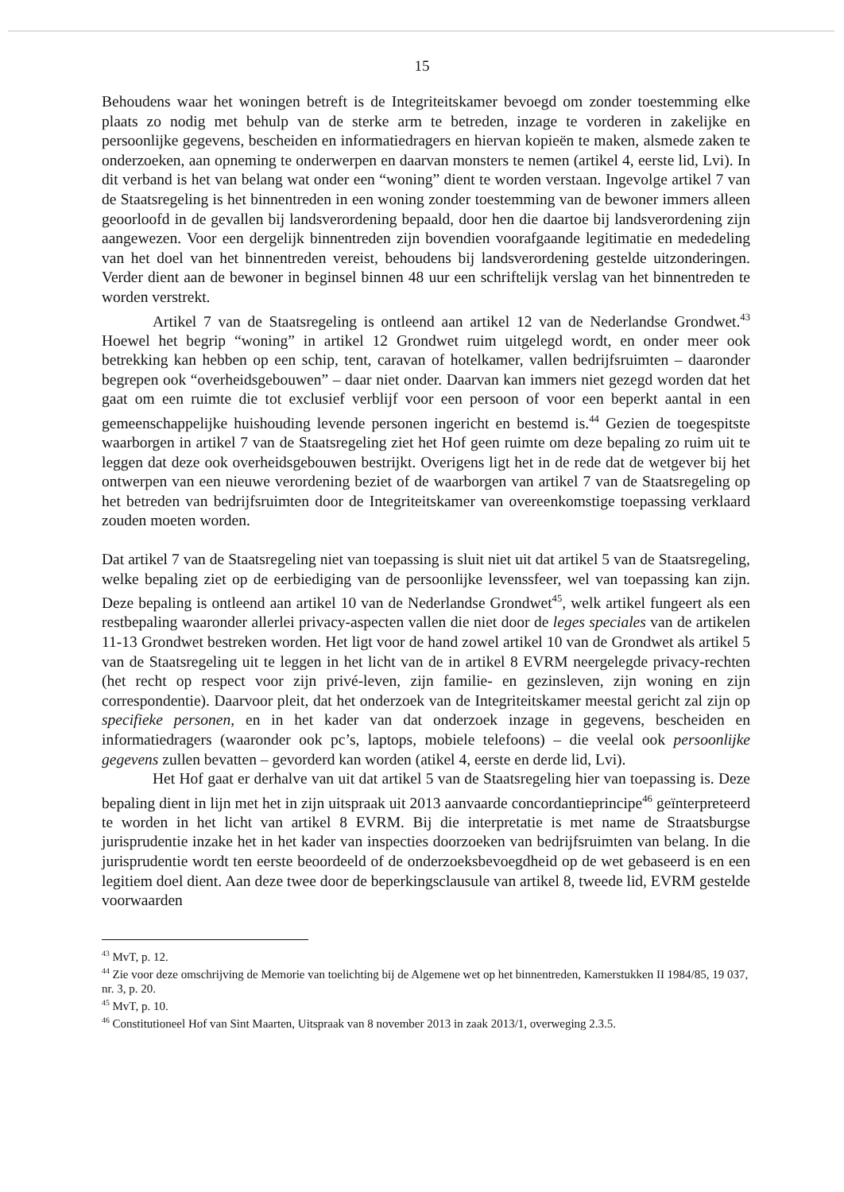15
Behoudens waar het woningen betreft is de Integriteitskamer bevoegd om zonder toestemming elke plaats zo nodig met behulp van de sterke arm te betreden, inzage te vorderen in zakelijke en persoonlijke gegevens, bescheiden en informatiedragers en hiervan kopieën te maken, alsmede zaken te onderzoeken, aan opneming te onderwerpen en daarvan monsters te nemen (artikel 4, eerste lid, Lvi). In dit verband is het van belang wat onder een “woning” dient te worden verstaan. Ingevolge artikel 7 van de Staatsregeling is het binnentreden in een woning zonder toestemming van de bewoner immers alleen geoorloofd in de gevallen bij landsverordening bepaald, door hen die daartoe bij landsverordening zijn aangewezen. Voor een dergelijk binnentreden zijn bovendien voorafgaande legitimatie en mededeling van het doel van het binnentreden vereist, behoudens bij landsverordening gestelde uitzonderingen. Verder dient aan de bewoner in beginsel binnen 48 uur een schriftelijk verslag van het binnentreden te worden verstrekt.
Artikel 7 van de Staatsregeling is ontleend aan artikel 12 van de Nederlandse Grondwet.<sup>43</sup> Hoewel het begrip “woning” in artikel 12 Grondwet ruim uitgelegd wordt, en onder meer ook betrekking kan hebben op een schip, tent, caravan of hotelkamer, vallen bedrijfsruimten – daaronder begrepen ook “overheidsgebouwen” – daar niet onder. Daarvan kan immers niet gezegd worden dat het gaat om een ruimte die tot exclusief verblijf voor een persoon of voor een beperkt aantal in een gemeenschappelijke huishouding levende personen ingericht en bestemd is.<sup>44</sup> Gezien de toegespitste waarborgen in artikel 7 van de Staatsregeling ziet het Hof geen ruimte om deze bepaling zo ruim uit te leggen dat deze ook overheidsgebouwen bestrijkt. Overigens ligt het in de rede dat de wetgever bij het ontwerpen van een nieuwe verordening beziet of de waarborgen van artikel 7 van de Staatsregeling op het betreden van bedrijfsruimten door de Integriteitskamer van overeenkomstige toepassing verklaard zouden moeten worden.
Dat artikel 7 van de Staatsregeling niet van toepassing is sluit niet uit dat artikel 5 van de Staatsregeling, welke bepaling ziet op de eerbiediging van de persoonlijke levenssfeer, wel van toepassing kan zijn. Deze bepaling is ontleend aan artikel 10 van de Nederlandse Grondwet<sup>45</sup>, welk artikel fungeert als een restbepaling waaronder allerlei privacy-aspecten vallen die niet door de leges speciales van de artikelen 11-13 Grondwet bestreken worden. Het ligt voor de hand zowel artikel 10 van de Grondwet als artikel 5 van de Staatsregeling uit te leggen in het licht van de in artikel 8 EVRM neergelegde privacy-rechten (het recht op respect voor zijn privé-leven, zijn familie- en gezinsleven, zijn woning en zijn correspondentie). Daarvoor pleit, dat het onderzoek van de Integriteitskamer meestal gericht zal zijn op specifieke personen, en in het kader van dat onderzoek inzage in gegevens, bescheiden en informatiedragers (waaronder ook pc’s, laptops, mobiele telefoons) – die veelal ook persoonlijke gegevens zullen bevatten – gevorderd kan worden (atikel 4, eerste en derde lid, Lvi).
Het Hof gaat er derhalve van uit dat artikel 5 van de Staatsregeling hier van toepassing is. Deze bepaling dient in lijn met het in zijn uitspraak uit 2013 aanvaarde concordantieprincipe<sup>46</sup> geïnterpreteerd te worden in het licht van artikel 8 EVRM. Bij die interpretatie is met name de Straatsburgse jurisprudentie inzake het in het kader van inspecties doorzoeken van bedrijfsruimten van belang. In die jurisprudentie wordt ten eerste beoordeeld of de onderzoeksbevoegdheid op de wet gebaseerd is en een legitiem doel dient. Aan deze twee door de beperkingsclausule van artikel 8, tweede lid, EVRM gestelde voorwaarden
<sup>43</sup> MvT, p. 12.
<sup>44</sup> Zie voor deze omschrijving de Memorie van toelichting bij de Algemene wet op het binnentreden, Kamerstukken II 1984/85, 19 037, nr. 3, p. 20.
<sup>45</sup> MvT, p. 10.
<sup>46</sup> Constitutioneel Hof van Sint Maarten, Uitspraak van 8 november 2013 in zaak 2013/1, overweging 2.3.5.